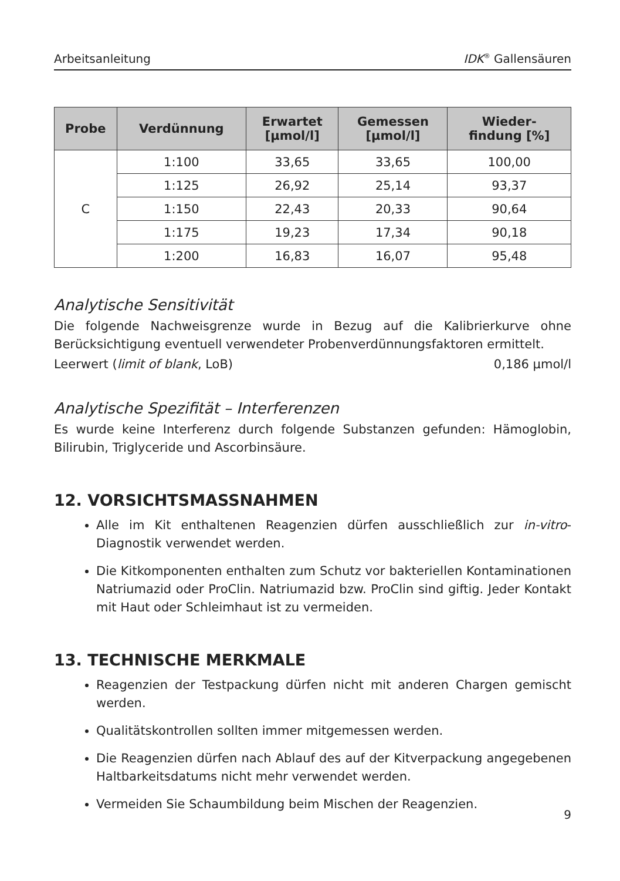Arbeitsanleitung IDK<sup>®</sup> Gallensäuren
| Probe | Verdünnung | Erwartet [µmol/l] | Gemessen [µmol/l] | Wieder- findung [%] |
| --- | --- | --- | --- | --- |
| C | 1:100 | 33,65 | 33,65 | 100,00 |
| | 1:125 | 26,92 | 25,14 | 93,37 |
| | 1:150 | 22,43 | 20,33 | 90,64 |
| | 1:175 | 19,23 | 17,34 | 90,18 |
| | 1:200 | 16,83 | 16,07 | 95,48 |
Analytische Sensitivität
Die folgende Nachweisgrenze wurde in Bezug auf die Kalibrierkurve ohne Berücksichtigung eventuell verwendeter Probenverdünnungsfaktoren ermittelt.
Leerwert (limit of blank, LoB) 0,186 µmol/l
Analytische Spezifität – Interferenzen
Es wurde keine Interferenz durch folgende Substanzen gefunden: Hämoglobin, Bilirubin, Triglyceride und Ascorbinsäure.
12. VORSICHTSMASSNAHMEN
Alle im Kit enthaltenen Reagenzien dürfen ausschließlich zur in-vitro-Diagnostik verwendet werden.
Die Kitkomponenten enthalten zum Schutz vor bakteriellen Kontaminationen Natriumazid oder ProClin. Natriumazid bzw. ProClin sind giftig. Jeder Kontakt mit Haut oder Schleimhaut ist zu vermeiden.
13. TECHNISCHE MERKMALE
Reagenzien der Testpackung dürfen nicht mit anderen Chargen gemischt werden.
Qualitätskontrollen sollten immer mitgemessen werden.
Die Reagenzien dürfen nach Ablauf des auf der Kitverpackung angegebenen Haltbarkeitsdatums nicht mehr verwendet werden.
Vermeiden Sie Schaumbildung beim Mischen der Reagenzien.
9